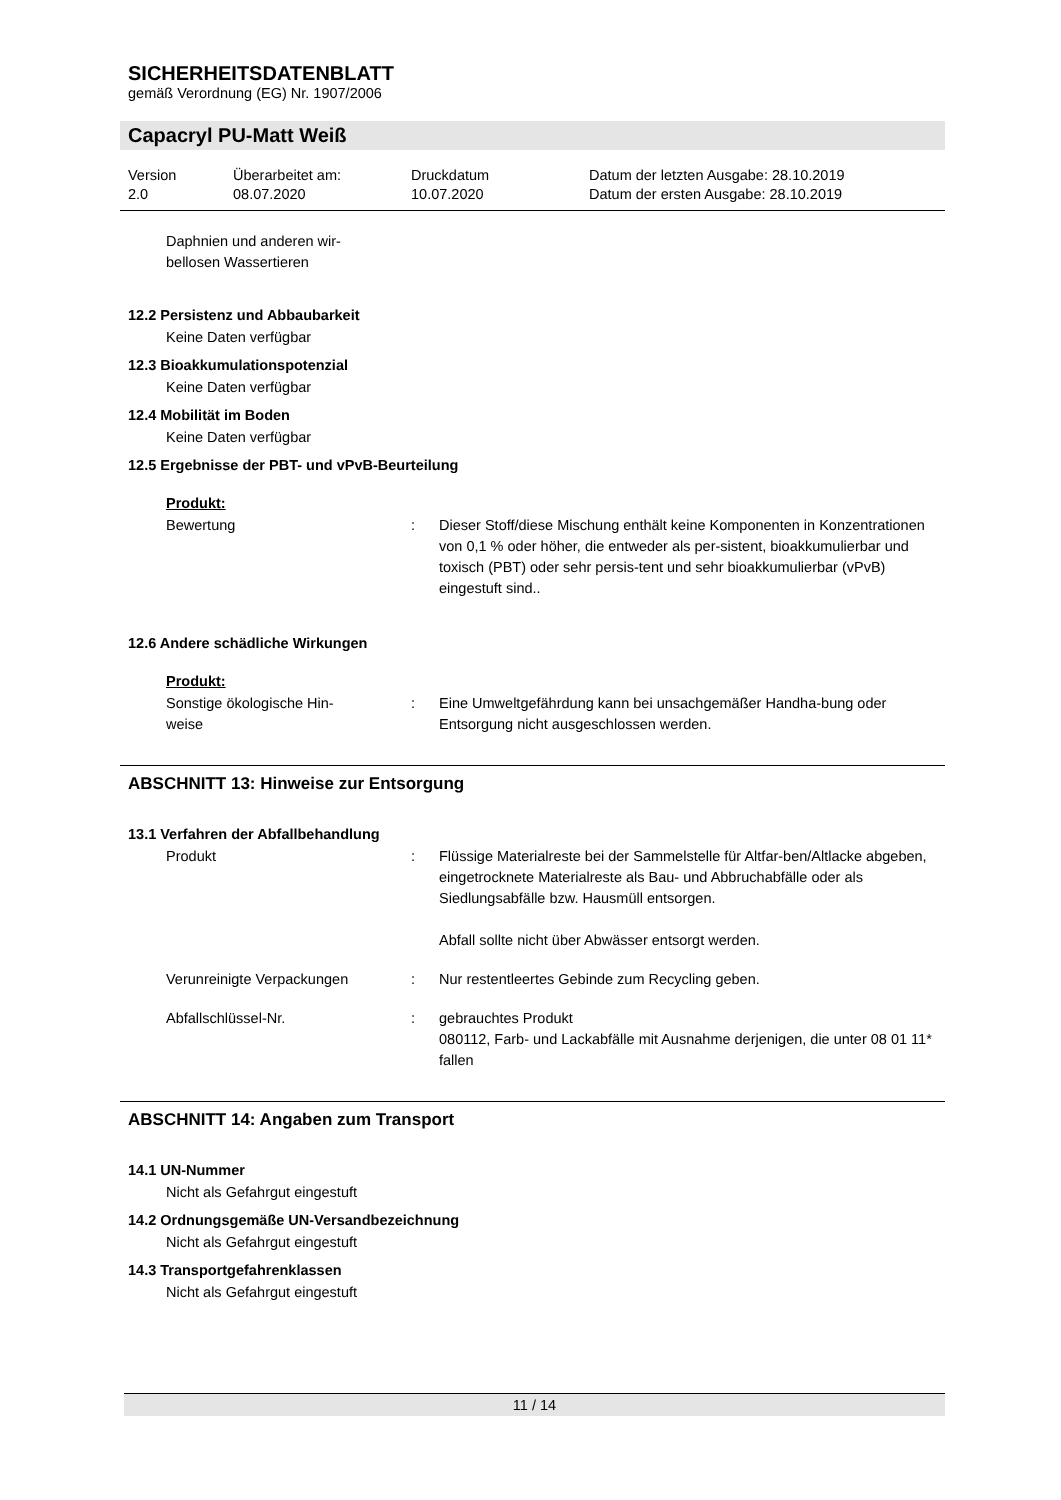SICHERHEITSDATENBLATT
gemäß Verordnung (EG) Nr. 1907/2006
Capacryl PU-Matt Weiß
Version
2.0
Überarbeitet am:
08.07.2020
Druckdatum
10.07.2020
Datum der letzten Ausgabe: 28.10.2019
Datum der ersten Ausgabe: 28.10.2019
Daphnien und anderen wir-
bellosen Wassertieren
12.2 Persistenz und Abbaubarkeit
Keine Daten verfügbar
12.3 Bioakkumulationspotenzial
Keine Daten verfügbar
12.4 Mobilität im Boden
Keine Daten verfügbar
12.5 Ergebnisse der PBT- und vPvB-Beurteilung
Produkt:
Bewertung : Dieser Stoff/diese Mischung enthält keine Komponenten in Konzentrationen von 0,1 % oder höher, die entweder als per-sistent, bioakkumulierbar und toxisch (PBT) oder sehr persis-tent und sehr bioakkumulierbar (vPvB) eingestuft sind..
12.6 Andere schädliche Wirkungen
Produkt:
Sonstige ökologische Hin-
weise
: Eine Umweltgefährdung kann bei unsachgemäßer Handha-bung oder Entsorgung nicht ausgeschlossen werden.
ABSCHNITT 13: Hinweise zur Entsorgung
13.1 Verfahren der Abfallbehandlung
Produkt : Flüssige Materialreste bei der Sammelstelle für Altfar-ben/Altlacke abgeben, eingetrocknete Materialreste als Bau- und Abbruchabfälle oder als Siedlungsabfälle bzw. Hausmüll entsorgen.
Abfall sollte nicht über Abwässer entsorgt werden.
Verunreinigte Verpackungen : Nur restentleertes Gebinde zum Recycling geben.
Abfallschlüssel-Nr. : gebrauchtes Produkt
080112, Farb- und Lackabfälle mit Ausnahme derjenigen, die unter 08 01 11* fallen
ABSCHNITT 14: Angaben zum Transport
14.1 UN-Nummer
Nicht als Gefahrgut eingestuft
14.2 Ordnungsgemäße UN-Versandbezeichnung
Nicht als Gefahrgut eingestuft
14.3 Transportgefahrenklassen
Nicht als Gefahrgut eingestuft
11 / 14